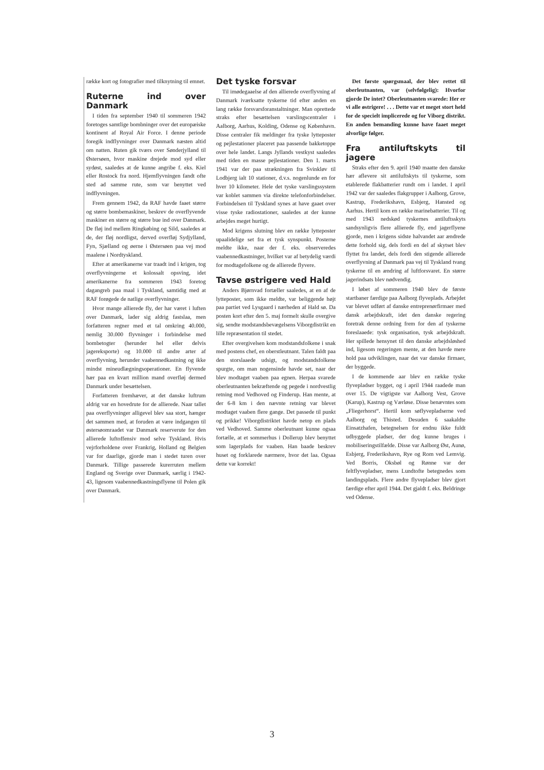række kort og fotografier med tilknytning til emnet.
Ruterne ind over Danmark
I tiden fra september 1940 til sommeren 1942 foretoges samtlige bombninger over det europæiske kontinent af Royal Air Force. I denne periode foregik indflyvninger over Danmark næsten altid om natten. Ruten gik tværs over Sønderjylland til Østersøen, hvor maskine drejede mod syd eller sydøst, saaledes at de kunne angribe f. eks. Kiel eller Rostock fra nord. Hjemflyvningen fandt ofte sted ad samme rute, som var benyttet ved indflyvningen.
Frem gennem 1942, da RAF havde faaet større og større bombemaskiner, beskrev de overflyvende maskiner en større og større bue ind over Danmark. De fløj ind mellem Ringkøbing og Sild, saaledes at de, der fløj nordligst, derved overfløj Sydjylland, Fyn, Sjælland og øerne i Østersøen paa vej mod maalene i Nordtyskland.
Efter at amerikanerne var traadt ind i krigen, tog overflyvningerne et kolossalt opsving, idet amerikanerne fra sommeren 1943 foretog dagangreb paa maal i Tyskland, samtidig med at RAF forøgede de natlige overflyvninger.
Hvor mange allierede fly, der har været i luften over Danmark, lader sig aldrig fastslaa, men forfatteren regner med et tal omkring 40.000, nemlig 30.000 flyvninger i forbindelse med bombetogter (herunder hel eller delvis jagereksporte) og 10.000 til andre arter af overflyvning, herunder vaabennedkastning og ikke mindst mineudlægningsoperationer. En flyvende hær paa en kvart million mand overfløj dermed Danmark under besættelsen.
Forfatteren fremhæver, at det danske luftrum aldrig var en hovedrute for de allierede. Naar tallet paa overflyvninger alligevel blev saa stort, hænger det sammen med, at foruden at være indgangen til østersøomraadet var Danmark reserverute for den allierede luftoffensiv mod selve Tyskland. Hvis vejrforholdene over Frankrig, Holland og Belgien var for daarlige, gjorde man i stedet turen over Danmark. Tillige passerede kurerruten mellem England og Sverige over Danmark, særlig i 1942-43, ligesom vaabennedkastningsflyene til Polen gik over Danmark.
Det tyske forsvar
Til imødegaaelse af den allierede overflyvning af Danmark iværksatte tyskerne tid efter anden en lang række forsvarsforanstaltninger. Man oprettede straks efter besættelsen varslingscentraler i Aalborg, Aarhus, Kolding, Odense og København. Disse centraler fik meldinger fra tyske lytteposter og pejlestationer placeret paa passende bakketoppe over hele landet. Langs Jyllands vestkyst saaledes med tiden en masse pejlestationer. Den 1. marts 1941 var der paa strækningen fra Svinkløv til Lodbjerg ialt 10 stationer, d.v.s. nogenlunde en for hver 10 kilometer. Hele det tyske varslingssystem var koblet sammen via direkte telefonforbindelser. Forbindelsen til Tyskland synes at have gaaet over visse tyske radiostationer, saaledes at der kunne arbejdes meget hurtigt.
Mod krigens slutning blev en række lytteposter upaalidelige set fra et tysk synspunkt. Posterne meldte ikke, naar der f. eks. observeredes vaabennedkastninger, hvilket var af betydelig værdi for modtagefolkene og de allierede flyvere.
Tavse østrigere ved Hald
Anders Bjørnvad fortæller saaledes, at en af de lytteposter, som ikke meldte, var beliggende højt paa partiet ved Lysgaard i nærheden af Hald sø. Da posten kort efter den 5. maj formelt skulle overgive sig, sendte modstandsbevægelsens Viborgdistrikt en lille repræsentation til stedet.
Efter overgivelsen kom modstandsfolkene i snak med postens chef, en oberstleutnant. Talen faldt paa den storslaaede udsigt, og modstandsfolkene spurgte, om man nogensinde havde set, naar der blev modtaget vaaben paa egnen. Herpaa svarede oberleutnanten bekræftende og pegede i nordvestlig retning mod Vedhoved og Finderup. Han mente, at der 6-8 km i den nævnte retning var blevet modtaget vaaben flere gange. Det passede til punkt og prikke! Viborgdistriktet havde netop en plads ved Vedhoved. Samme oberleutnant kunne ogsaa fortælle, at et sommerhus i Dollerup blev benyttet som lagerplads for vaaben. Han baade beskrev huset og forklarede nærmere, hvor det laa. Ogsaa dette var korrekt!
Det første spørgsmaal, der blev rettet til oberleutnanten, var (selvfølgelig): Hvorfor gjorde De intet? Oberleutnanten svarede: Her er vi alle østrigere! . . . Dette var et meget stort held for de specielt implicerede og for Viborg distrikt. En anden bemanding kunne have faaet meget alvorlige følger.
Fra antiluftskyts til jagere
Straks efter den 9. april 1940 maatte den danske hær aflevere sit antiluftskyts til tyskerne, som etablerede flakbatterier rundt om i landet. I april 1942 var der saaledes flakgrupper i Aalborg, Grove, Kastrup, Frederikshavn, Esbjerg, Hansted og Aarhus. Hertil kom en række marinebatterier. Til og med 1943 nedskød tyskernes antiluftsskyts sandsynligvis flere allierede fly, end jagerflyene gjorde, men i krigens sidste halvandet aar ændrede dette forhold sig, dels fordi en del af skytset blev flyttet fra landet, dels fordi den stigende allierede overflyvning af Danmark paa vej til Tyskland tvang tyskerne til en ændring af luftforsvaret. En større jagerindsats blev nødvendig.
I løbet af sommeren 1940 blev de første startbaner færdige paa Aalborg flyveplads. Arbejdet var blevet udført af danske entreprenørfirmaer med dansk arbejdskraft, idet den danske regering foretrak denne ordning frem for den af tyskerne foreslaaede: tysk organisation, tysk arbejdskraft. Her spillede hensynet til den danske arbejdsløshed ind, ligesom regeringen mente, at den havde mere hold paa udviklingen, naar det var danske firmaer, der byggede.
I de kommende aar blev en række tyske flyvepladser bygget, og i april 1944 raadede man over 15. De vigtigste var Aalborg Vest, Grove (Karup), Kastrup og Værløse. Disse benævntes som „Fliegerhorst“. Hertil kom søflyvepladserne ved Aalborg og Thisted. Desuden 6 saakaldte Einsatzhafen, betegnelsen for endnu ikke fuldt udbyggede pladser, der dog kunne bruges i mobiliseringstilfælde. Disse var Aalborg Øst, Aunø, Esbjerg, Frederikshavn, Rye og Rom ved Lemvig. Ved Borris, Oksbøl og Rønne var der feltflyvepladser, mens Lundtofte betegnedes som landingsplads. Flere andre flyvepladser blev gjort færdige efter april 1944. Det gjaldt f. eks. Beldringe ved Odense.
3